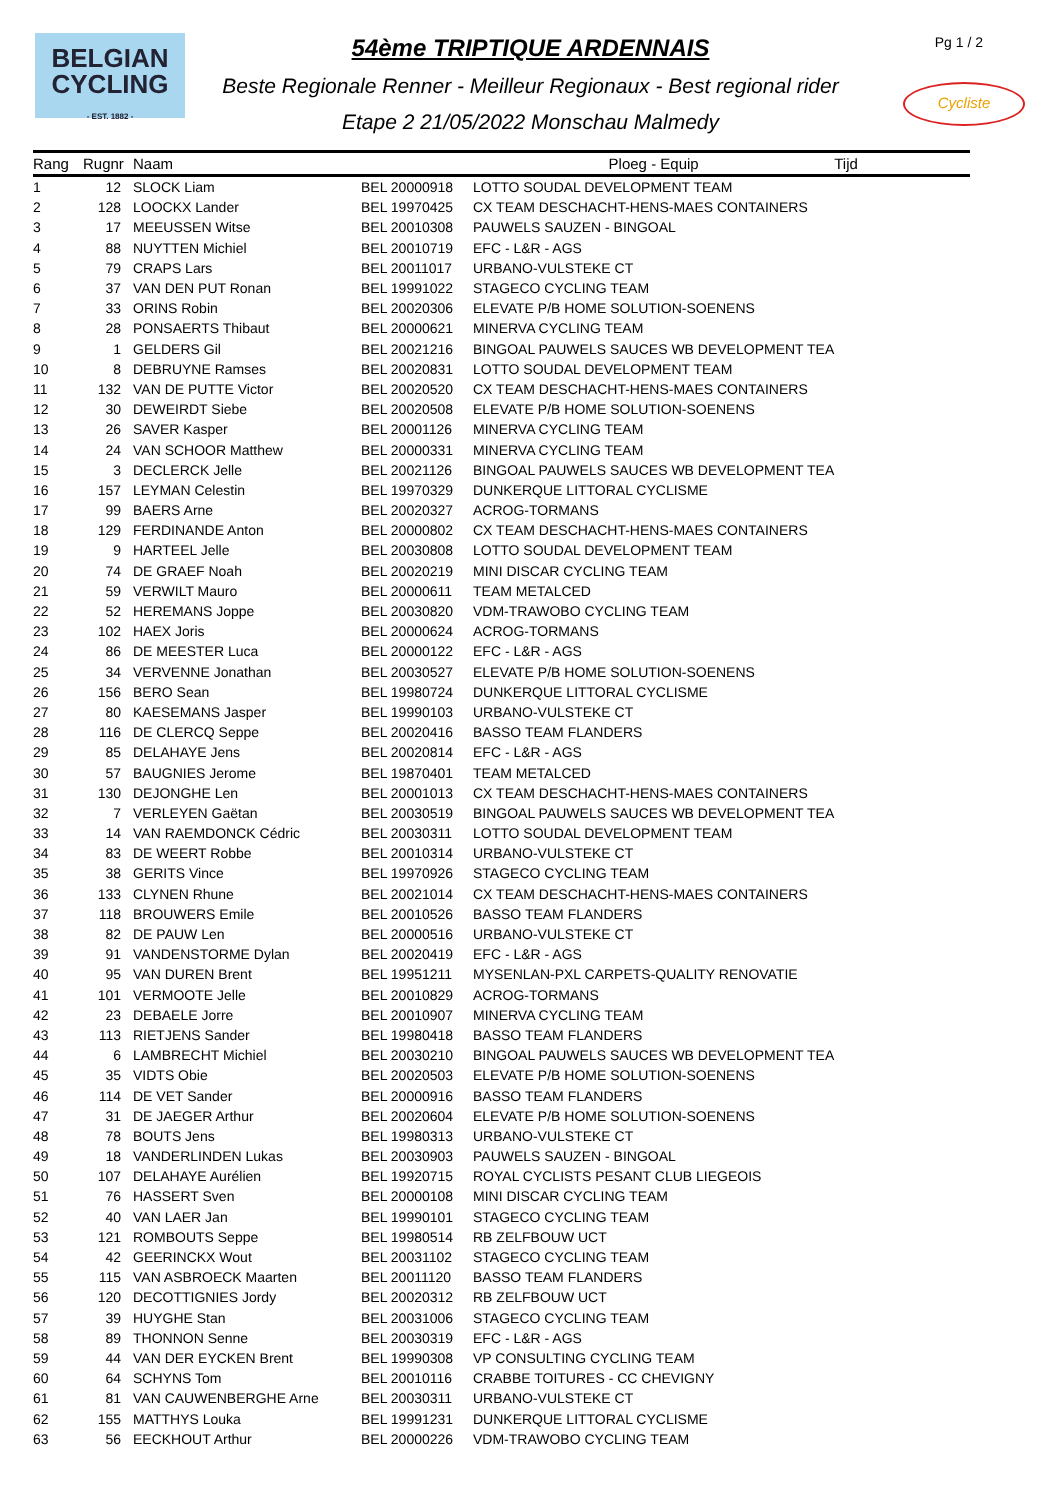BELGIAN
CYCLING
- EST. 1882 -
54ème TRIPTIQUE ARDENNAIS
Beste Regionale Renner - Meilleur Regionaux - Best regional rider
Etape 2 21/05/2022 Monschau Malmedy
Pg 1 / 2
Cycliste
| Rang | Rugnr | Naam | | Ploeg - Equip | Tijd |
| --- | --- | --- | --- | --- | --- |
| 1 | 12 | SLOCK Liam | BEL 20000918 | LOTTO SOUDAL DEVELOPMENT TEAM | |
| 2 | 128 | LOOCKX Lander | BEL 19970425 | CX TEAM DESCHACHT-HENS-MAES CONTAINERS | |
| 3 | 17 | MEEUSSEN Witse | BEL 20010308 | PAUWELS SAUZEN - BINGOAL | |
| 4 | 88 | NUYTTEN Michiel | BEL 20010719 | EFC - L&R - AGS | |
| 5 | 79 | CRAPS Lars | BEL 20011017 | URBANO-VULSTEKE CT | |
| 6 | 37 | VAN DEN PUT Ronan | BEL 19991022 | STAGECO CYCLING TEAM | |
| 7 | 33 | ORINS Robin | BEL 20020306 | ELEVATE P/B HOME SOLUTION-SOENENS | |
| 8 | 28 | PONSAERTS Thibaut | BEL 20000621 | MINERVA CYCLING TEAM | |
| 9 | 1 | GELDERS Gil | BEL 20021216 | BINGOAL PAUWELS SAUCES WB DEVELOPMENT TEA | |
| 10 | 8 | DEBRUYNE Ramses | BEL 20020831 | LOTTO SOUDAL DEVELOPMENT TEAM | |
| 11 | 132 | VAN DE PUTTE Victor | BEL 20020520 | CX TEAM DESCHACHT-HENS-MAES CONTAINERS | |
| 12 | 30 | DEWEIRDT Siebe | BEL 20020508 | ELEVATE P/B HOME SOLUTION-SOENENS | |
| 13 | 26 | SAVER Kasper | BEL 20001126 | MINERVA CYCLING TEAM | |
| 14 | 24 | VAN SCHOOR Matthew | BEL 20000331 | MINERVA CYCLING TEAM | |
| 15 | 3 | DECLERCK Jelle | BEL 20021126 | BINGOAL PAUWELS SAUCES WB DEVELOPMENT TEA | |
| 16 | 157 | LEYMAN Celestin | BEL 19970329 | DUNKERQUE LITTORAL CYCLISME | |
| 17 | 99 | BAERS Arne | BEL 20020327 | ACROG-TORMANS | |
| 18 | 129 | FERDINANDE Anton | BEL 20000802 | CX TEAM DESCHACHT-HENS-MAES CONTAINERS | |
| 19 | 9 | HARTEEL Jelle | BEL 20030808 | LOTTO SOUDAL DEVELOPMENT TEAM | |
| 20 | 74 | DE GRAEF Noah | BEL 20020219 | MINI DISCAR CYCLING TEAM | |
| 21 | 59 | VERWILT Mauro | BEL 20000611 | TEAM METALCED | |
| 22 | 52 | HEREMANS Joppe | BEL 20030820 | VDM-TRAWOBO CYCLING TEAM | |
| 23 | 102 | HAEX Joris | BEL 20000624 | ACROG-TORMANS | |
| 24 | 86 | DE MEESTER Luca | BEL 20000122 | EFC - L&R - AGS | |
| 25 | 34 | VERVENNE Jonathan | BEL 20030527 | ELEVATE P/B HOME SOLUTION-SOENENS | |
| 26 | 156 | BERO Sean | BEL 19980724 | DUNKERQUE LITTORAL CYCLISME | |
| 27 | 80 | KAESEMANS Jasper | BEL 19990103 | URBANO-VULSTEKE CT | |
| 28 | 116 | DE CLERCQ Seppe | BEL 20020416 | BASSO TEAM FLANDERS | |
| 29 | 85 | DELAHAYE Jens | BEL 20020814 | EFC - L&R - AGS | |
| 30 | 57 | BAUGNIES Jerome | BEL 19870401 | TEAM METALCED | |
| 31 | 130 | DEJONGHE Len | BEL 20001013 | CX TEAM DESCHACHT-HENS-MAES CONTAINERS | |
| 32 | 7 | VERLEYEN Gaëtan | BEL 20030519 | BINGOAL PAUWELS SAUCES WB DEVELOPMENT TEA | |
| 33 | 14 | VAN RAEMDONCK Cédric | BEL 20030311 | LOTTO SOUDAL DEVELOPMENT TEAM | |
| 34 | 83 | DE WEERT Robbe | BEL 20010314 | URBANO-VULSTEKE CT | |
| 35 | 38 | GERITS Vince | BEL 19970926 | STAGECO CYCLING TEAM | |
| 36 | 133 | CLYNEN Rhune | BEL 20021014 | CX TEAM DESCHACHT-HENS-MAES CONTAINERS | |
| 37 | 118 | BROUWERS Emile | BEL 20010526 | BASSO TEAM FLANDERS | |
| 38 | 82 | DE PAUW Len | BEL 20000516 | URBANO-VULSTEKE CT | |
| 39 | 91 | VANDENSTORME Dylan | BEL 20020419 | EFC - L&R - AGS | |
| 40 | 95 | VAN DUREN Brent | BEL 19951211 | MYSENLAN-PXL CARPETS-QUALITY RENOVATIE | |
| 41 | 101 | VERMOOTE Jelle | BEL 20010829 | ACROG-TORMANS | |
| 42 | 23 | DEBAELE Jorre | BEL 20010907 | MINERVA CYCLING TEAM | |
| 43 | 113 | RIETJENS Sander | BEL 19980418 | BASSO TEAM FLANDERS | |
| 44 | 6 | LAMBRECHT Michiel | BEL 20030210 | BINGOAL PAUWELS SAUCES WB DEVELOPMENT TEA | |
| 45 | 35 | VIDTS Obie | BEL 20020503 | ELEVATE P/B HOME SOLUTION-SOENENS | |
| 46 | 114 | DE VET Sander | BEL 20000916 | BASSO TEAM FLANDERS | |
| 47 | 31 | DE JAEGER Arthur | BEL 20020604 | ELEVATE P/B HOME SOLUTION-SOENENS | |
| 48 | 78 | BOUTS Jens | BEL 19980313 | URBANO-VULSTEKE CT | |
| 49 | 18 | VANDERLINDEN Lukas | BEL 20030903 | PAUWELS SAUZEN - BINGOAL | |
| 50 | 107 | DELAHAYE Aurélien | BEL 19920715 | ROYAL CYCLISTS PESANT CLUB LIEGEOIS | |
| 51 | 76 | HASSERT Sven | BEL 20000108 | MINI DISCAR CYCLING TEAM | |
| 52 | 40 | VAN LAER Jan | BEL 19990101 | STAGECO CYCLING TEAM | |
| 53 | 121 | ROMBOUTS Seppe | BEL 19980514 | RB ZELFBOUW UCT | |
| 54 | 42 | GEERINCKX Wout | BEL 20031102 | STAGECO CYCLING TEAM | |
| 55 | 115 | VAN ASBROECK Maarten | BEL 20011120 | BASSO TEAM FLANDERS | |
| 56 | 120 | DECOTTIGNIES Jordy | BEL 20020312 | RB ZELFBOUW UCT | |
| 57 | 39 | HUYGHE Stan | BEL 20031006 | STAGECO CYCLING TEAM | |
| 58 | 89 | THONNON Senne | BEL 20030319 | EFC - L&R - AGS | |
| 59 | 44 | VAN DER EYCKEN Brent | BEL 19990308 | VP CONSULTING CYCLING TEAM | |
| 60 | 64 | SCHYNS Tom | BEL 20010116 | CRABBE TOITURES - CC CHEVIGNY | |
| 61 | 81 | VAN CAUWENBERGHE Arne | BEL 20030311 | URBANO-VULSTEKE CT | |
| 62 | 155 | MATTHYS Louka | BEL 19991231 | DUNKERQUE LITTORAL CYCLISME | |
| 63 | 56 | EECKHOUT Arthur | BEL 20000226 | VDM-TRAWOBO CYCLING TEAM | |